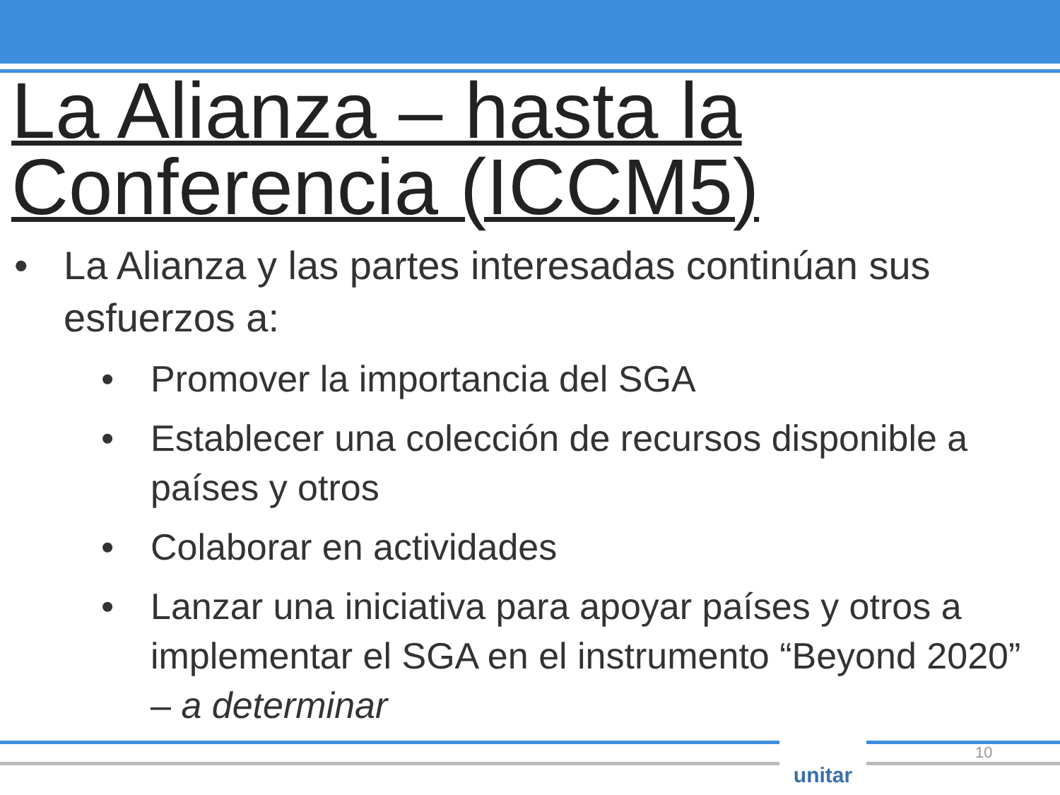La Alianza – hasta la Conferencia (ICCM5)
• La Alianza y las partes interesadas continúan sus esfuerzos a:
• Promover la importancia del SGA
• Establecer una colección de recursos disponible a países y otros
• Colaborar en actividades
• Lanzar una iniciativa para apoyar países y otros a implementar el SGA en el instrumento “Beyond 2020” – a determinar
unitar 10